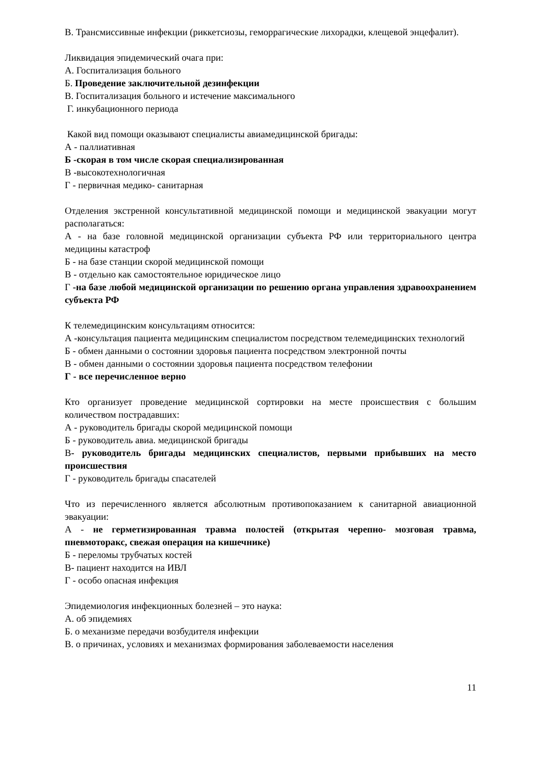В. Трансмиссивные инфекции (риккетсиозы, геморрагические лихорадки, клещевой энцефалит).
Ликвидация эпидемический очага при:
А. Госпитализация больного
Б. Проведение заключительной дезинфекции
В. Госпитализация больного и истечение максимального
Г. инкубационного периода
Какой вид помощи оказывают специалисты авиамедицинской бригады:
А - паллиативная
Б -скорая в том числе скорая специализированная
В -высокотехнологичная
Г - первичная медико- санитарная
Отделения экстренной консультативной медицинской помощи и медицинской эвакуации могут располагаться:
А - на базе головной медицинской организации субъекта РФ или территориального центра медицины катастроф
Б - на базе станции скорой медицинской помощи
В - отдельно как самостоятельное юридическое лицо
Г -на базе любой медицинской организации по решению органа управления здравоохранением субъекта РФ
К телемедицинским консультациям относится:
А -консультация пациента медицинским специалистом посредством телемедицинских технологий
Б - обмен данными о состоянии здоровья пациента посредством электронной почты
В - обмен данными о состоянии здоровья пациента посредством телефонии
Г - все перечисленное верно
Кто организует проведение медицинской сортировки на месте происшествия с большим количеством пострадавших:
А - руководитель бригады скорой медицинской помощи
Б - руководитель авиа. медицинской бригады
В- руководитель бригады медицинских специалистов, первыми прибывших на место происшествия
Г - руководитель бригады спасателей
Что из перечисленного является абсолютным противопоказанием к санитарной авиационной эвакуации:
А - не герметизированная травма полостей (открытая черепно- мозговая травма, пневмоторакс, свежая операция на кишечнике)
Б - переломы трубчатых костей
В- пациент находится на ИВЛ
Г - особо опасная инфекция
Эпидемиология инфекционных болезней – это наука:
А. об эпидемиях
Б. о механизме передачи возбудителя инфекции
В. о причинах, условиях и механизмах формирования заболеваемости населения
11